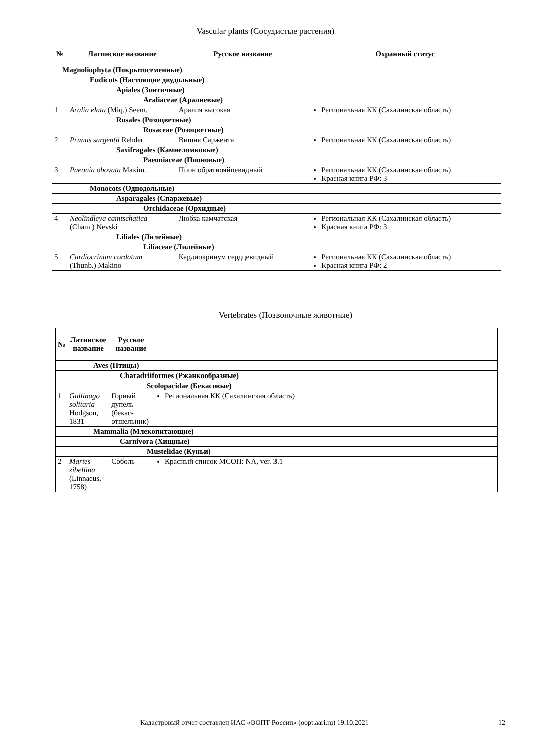Vascular plants (Сосудистые растения)
| № | Латинское название | Русское название | Охранный статус |
| --- | --- | --- | --- |
| Magnoliophyta (Покрытосеменные) | | | |
| Eudicots (Настоящие двудольные) | | | |
| Apiales (Зонтичные) | | | |
| Araliaceae (Аралиевые) | | | |
| 1 | Aralia elata (Miq.) Seem. | Аралия высокая | Региональная КК (Сахалинская область) |
| Rosales (Розоцветные) | | | |
| Rosaceae (Розоцветные) | | | |
| 2 | Prunus sargentii Rehder | Вишня Саржента | Региональная КК (Сахалинская область) |
| Saxifragales (Камнеломковые) | | | |
| Paeoniaceae (Пионовые) | | | |
| 3 | Paeonia obovata Maxim. | Пион обратнояйцевидный | Региональная КК (Сахалинская область) Красная книга РФ: 3 |
| Monocots (Однодольные) | | | |
| Asparagales (Спаржевые) | | | |
| Orchidaceae (Орхидные) | | | |
| 4 | Neolindleya camtschatica (Cham.) Nevski | Любка камчатская | Региональная КК (Сахалинская область) Красная книга РФ: 3 |
| Liliales (Лилейные) | | | |
| Liliaceae (Лилейные) | | | |
| 5 | Cardiocrinum cordatum (Thunb.) Makino | Кардиокринум сердцевидный | Региональная КК (Сахалинская область) Красная книга РФ: 2 |
Vertebrates (Позвоночные животные)
| № | Латинское название | Русское название | |
| --- | --- | --- | --- |
| Aves (Птицы) | | | |
| Charadriiformes (Ржанкообразные) | | | |
| Scolopacidae (Бекасовые) | | | |
| 1 | Gallinago solitaria Hodgson, 1831 | Горный дупель (бекас-отшельник) | Региональная КК (Сахалинская область) |
| Mammalia (Млекопитающие) | | | |
| Carnivora (Хищные) | | | |
| Mustelidae (Куньи) | | | |
| 2 | Martes zibellina (Linnaeus, 1758) | Соболь | Красный список МСОП: NA, ver. 3.1 |
Кадастровый отчет составлен ИАС «ООПТ России» (oopt.aari.ru) 19.10.2021 12